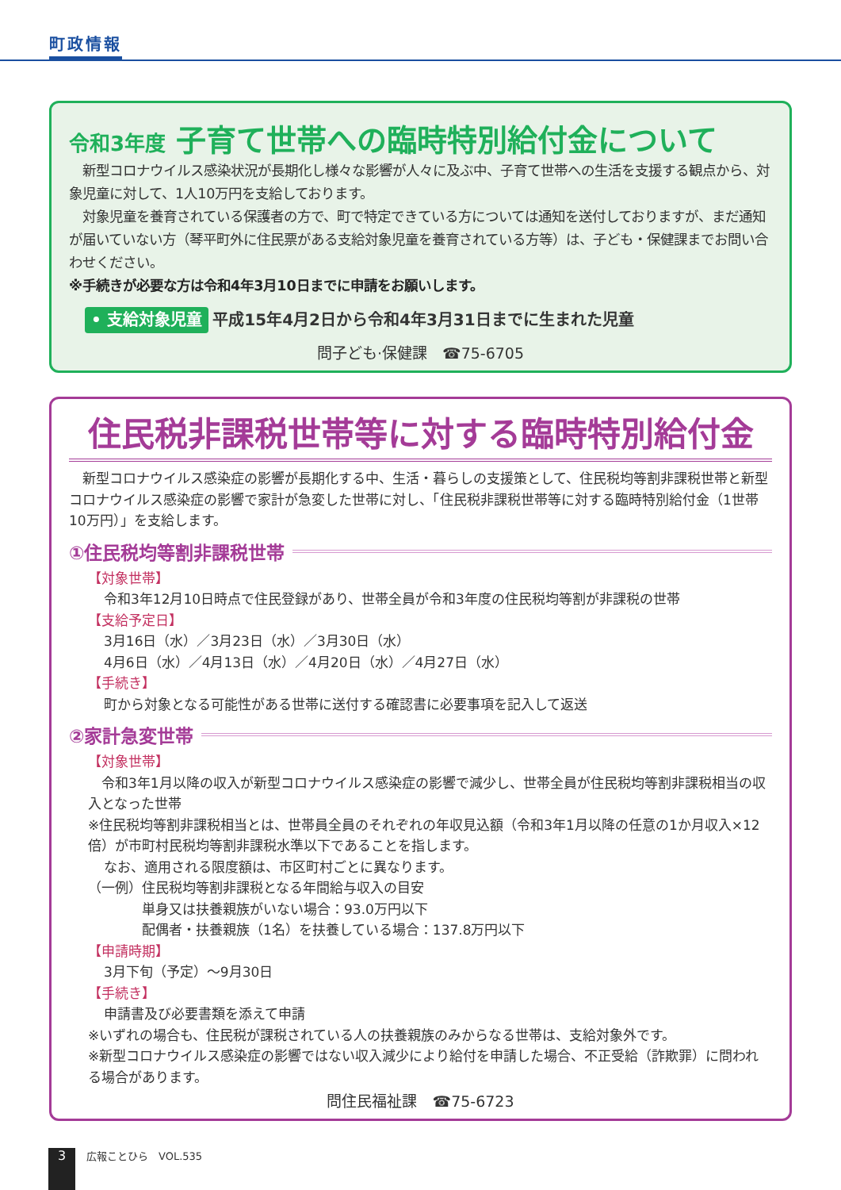町政情報
令和3年度 子育て世帯への臨時特別給付金について
　新型コロナウイルス感染状況が長期化し様々な影響が人々に及ぶ中、子育て世帯への生活を支援する観点から、対象児童に対して、1人10万円を支給しております。
　対象児童を養育されている保護者の方で、町で特定できている方については通知を送付しておりますが、まだ通知が届いていない方（琴平町外に住民票がある支給対象児童を養育されている方等）は、子ども・保健課までお問い合わせください。
※手続きが必要な方は令和4年3月10日までに申請をお願いします。
• 支給対象児童 平成15年4月2日から令和4年3月31日までに生まれた児童
問子ども·保健課　☎75-6705
住民税非課税世帯等に対する臨時特別給付金
　新型コロナウイルス感染症の影響が長期化する中、生活・暮らしの支援策として、住民税均等割非課税世帯と新型コロナウイルス感染症の影響で家計が急変した世帯に対し、「住民税非課税世帯等に対する臨時特別給付金（1世帯10万円）」を支給します。
①住民税均等割非課税世帯
【対象世帯】
令和3年12月10日時点で住民登録があり、世帯全員が令和3年度の住民税均等割が非課税の世帯
【支給予定日】
3月16日（水）／3月23日（水）／3月30日（水）
4月6日（水）／4月13日（水）／4月20日（水）／4月27日（水）
【手続き】
町から対象となる可能性がある世帯に送付する確認書に必要事項を記入して返送
②家計急変世帯
【対象世帯】
　令和3年1月以降の収入が新型コロナウイルス感染症の影響で減少し、世帯全員が住民税均等割非課税相当の収入となった世帯
※住民税均等割非課税相当とは、世帯員全員のそれぞれの年収見込額（令和3年1月以降の任意の1か月収入×12倍）が市町村民税均等割非課税水準以下であることを指します。
なお、適用される限度額は、市区町村ごとに異なります。
（一例）住民税均等割非課税となる年間給与収入の目安
単身又は扶養親族がいない場合：93.0万円以下
配偶者・扶養親族（1名）を扶養している場合：137.8万円以下
【申請時期】
3月下旬（予定）～9月30日
【手続き】
申請書及び必要書類を添えて申請
※いずれの場合も、住民税が課税されている人の扶養親族のみからなる世帯は、支給対象外です。
※新型コロナウイルス感染症の影響ではない収入減少により給付を申請した場合、不正受給（詐欺罪）に問われる場合があります。
問住民福祉課　☎75-6723
3 広報ことひら　VOL.535